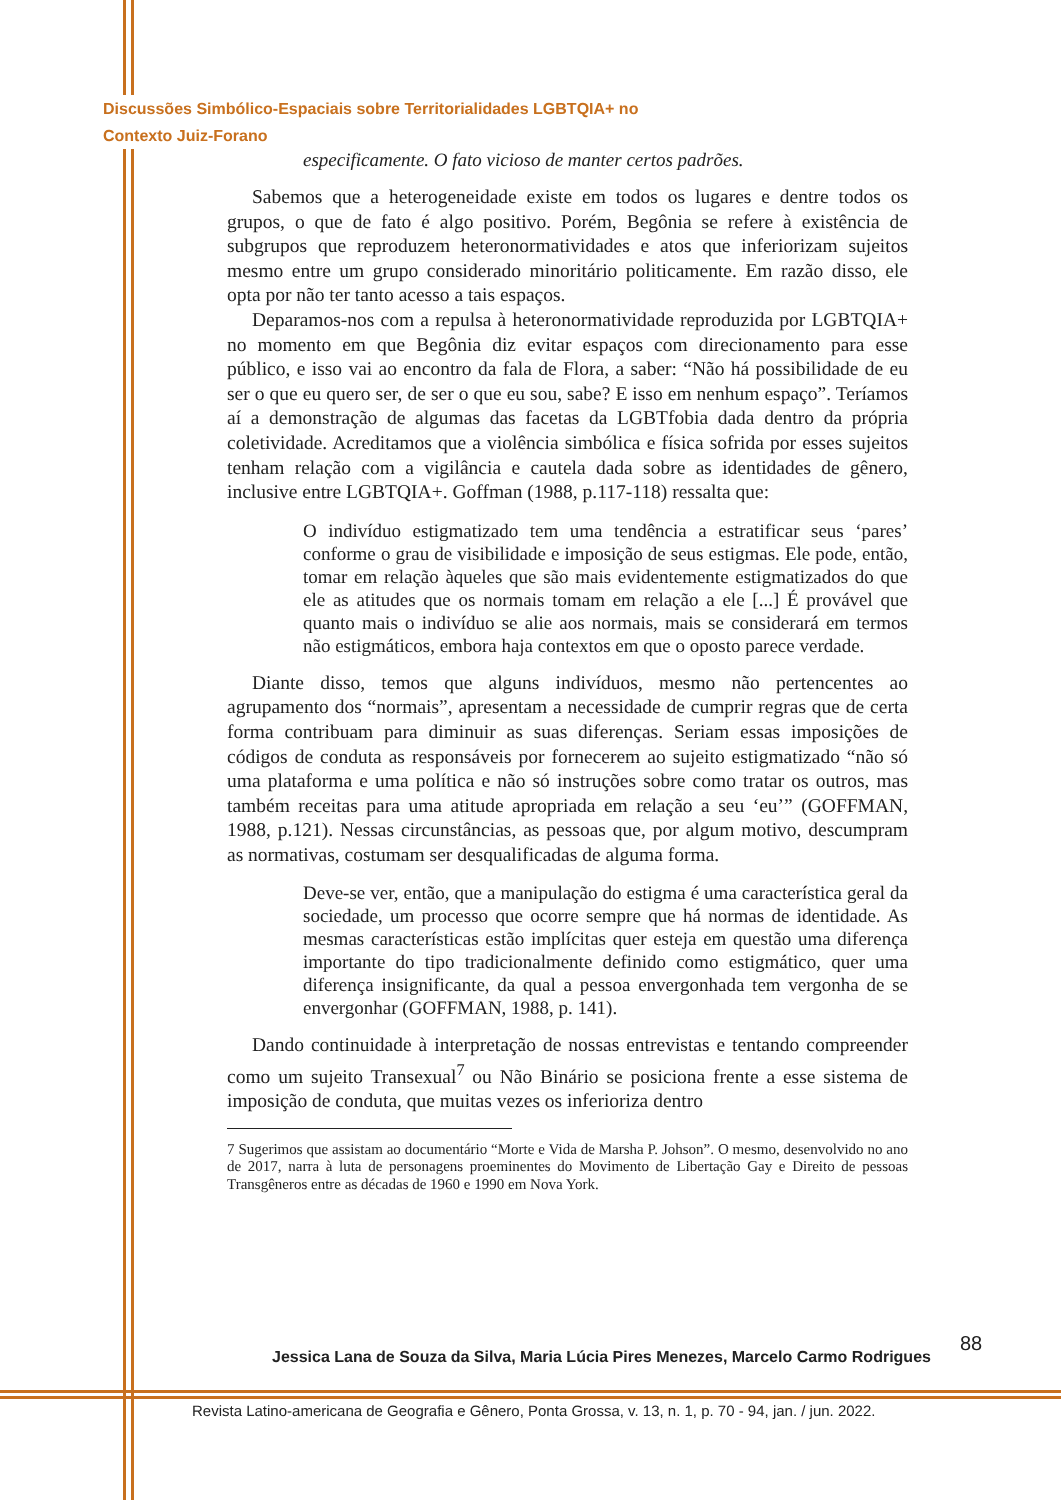Discussões Simbólico-Espaciais sobre Territorialidades LGBTQIA+ no
Contexto Juiz-Forano
especificamente. O fato vicioso de manter certos padrões.
Sabemos que a heterogeneidade existe em todos os lugares e dentre todos os grupos, o que de fato é algo positivo. Porém, Begônia se refere à existência de subgrupos que reproduzem heteronormatividades e atos que inferiorizam sujeitos mesmo entre um grupo considerado minoritário politicamente. Em razão disso, ele opta por não ter tanto acesso a tais espaços.
Deparamos-nos com a repulsa à heteronormatividade reproduzida por LGBTQIA+ no momento em que Begônia diz evitar espaços com direcionamento para esse público, e isso vai ao encontro da fala de Flora, a saber: “Não há possibilidade de eu ser o que eu quero ser, de ser o que eu sou, sabe? E isso em nenhum espaço”. Teríamos aí a demonstração de algumas das facetas da LGBTfobia dada dentro da própria coletividade. Acreditamos que a violência simbólica e física sofrida por esses sujeitos tenham relação com a vigilância e cautela dada sobre as identidades de gênero, inclusive entre LGBTQIA+. Goffman (1988, p.117-118) ressalta que:
O indivíduo estigmatizado tem uma tendência a estratificar seus ‘pares’ conforme o grau de visibilidade e imposição de seus estigmas. Ele pode, então, tomar em relação àqueles que são mais evidentemente estigmatizados do que ele as atitudes que os normais tomam em relação a ele [...] É provável que quanto mais o indivíduo se alie aos normais, mais se considerará em termos não estigmáticos, embora haja contextos em que o oposto parece verdade.
Diante disso, temos que alguns indivíduos, mesmo não pertencentes ao agrupamento dos “normais”, apresentam a necessidade de cumprir regras que de certa forma contribuam para diminuir as suas diferenças. Seriam essas imposições de códigos de conduta as responsáveis por fornecerem ao sujeito estigmatizado “não só uma plataforma e uma política e não só instruções sobre como tratar os outros, mas também receitas para uma atitude apropriada em relação a seu ‘eu’” (GOFFMAN, 1988, p.121). Nessas circunstâncias, as pessoas que, por algum motivo, descumpram as normativas, costumam ser desqualificadas de alguma forma.
Deve-se ver, então, que a manipulação do estigma é uma característica geral da sociedade, um processo que ocorre sempre que há normas de identidade. As mesmas características estão implícitas quer esteja em questão uma diferença importante do tipo tradicionalmente definido como estigmático, quer uma diferença insignificante, da qual a pessoa envergonhada tem vergonha de se envergonhar (GOFFMAN, 1988, p. 141).
Dando continuidade à interpretação de nossas entrevistas e tentando compreender como um sujeito Transexual<sup>7</sup> ou Não Binário se posiciona frente a esse sistema de imposição de conduta, que muitas vezes os inferioriza dentro
7 Sugerimos que assistam ao documentário “Morte e Vida de Marsha P. Johson”. O mesmo, desenvolvido no ano de 2017, narra à luta de personagens proeminentes do Movimento de Libertação Gay e Direito de pessoas Transgêneros entre as décadas de 1960 e 1990 em Nova York.
Jessica Lana de Souza da Silva, Maria Lúcia Pires Menezes, Marcelo Carmo Rodrigues
88
Revista Latino-americana de Geografia e Gênero, Ponta Grossa, v. 13, n. 1, p. 70 - 94, jan. / jun. 2022.